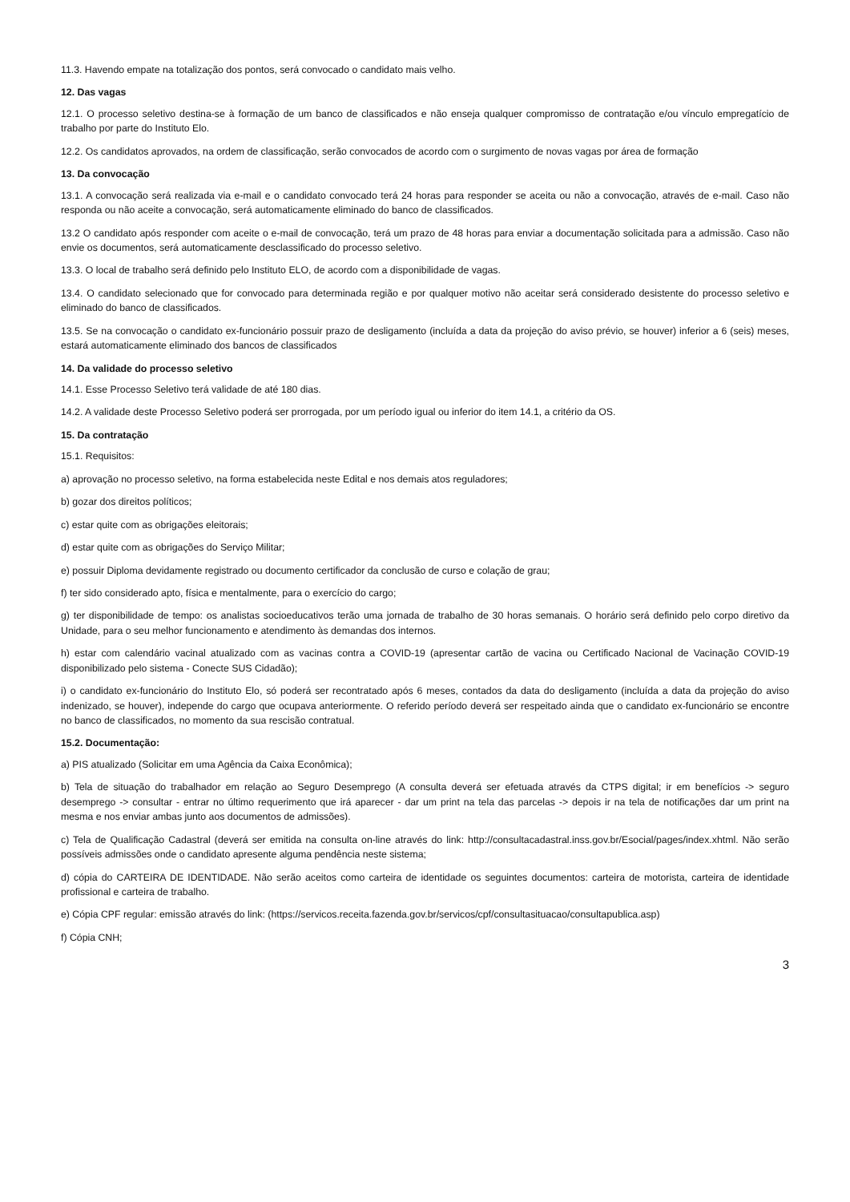11.3. Havendo empate na totalização dos pontos, será convocado o candidato mais velho.
12. Das vagas
12.1. O processo seletivo destina-se à formação de um banco de classificados e não enseja qualquer compromisso de contratação e/ou vínculo empregatício de trabalho por parte do Instituto Elo.
12.2. Os candidatos aprovados, na ordem de classificação, serão convocados de acordo com o surgimento de novas vagas por área de formação
13. Da convocação
13.1. A convocação será realizada via e-mail e o candidato convocado terá 24 horas para responder se aceita ou não a convocação, através de e-mail. Caso não responda ou não aceite a convocação, será automaticamente eliminado do banco de classificados.
13.2 O candidato após responder com aceite o e-mail de convocação, terá um prazo de 48 horas para enviar a documentação solicitada para a admissão. Caso não envie os documentos, será automaticamente desclassificado do processo seletivo.
13.3. O local de trabalho será definido pelo Instituto ELO, de acordo com a disponibilidade de vagas.
13.4. O candidato selecionado que for convocado para determinada região e por qualquer motivo não aceitar será considerado desistente do processo seletivo e eliminado do banco de classificados.
13.5. Se na convocação o candidato ex-funcionário possuir prazo de desligamento (incluída a data da projeção do aviso prévio, se houver) inferior a 6 (seis) meses, estará automaticamente eliminado dos bancos de classificados
14. Da validade do processo seletivo
14.1. Esse Processo Seletivo terá validade de até 180 dias.
14.2. A validade deste Processo Seletivo poderá ser prorrogada, por um período igual ou inferior do item 14.1, a critério da OS.
15. Da contratação
15.1. Requisitos:
a) aprovação no processo seletivo, na forma estabelecida neste Edital e nos demais atos reguladores;
b) gozar dos direitos políticos;
c) estar quite com as obrigações eleitorais;
d) estar quite com as obrigações do Serviço Militar;
e) possuir Diploma devidamente registrado ou documento certificador da conclusão de curso e colação de grau;
f) ter sido considerado apto, física e mentalmente, para o exercício do cargo;
g) ter disponibilidade de tempo: os analistas socioeducativos terão uma jornada de trabalho de 30 horas semanais. O horário será definido pelo corpo diretivo da Unidade, para o seu melhor funcionamento e atendimento às demandas dos internos.
h) estar com calendário vacinal atualizado com as vacinas contra a COVID-19 (apresentar cartão de vacina ou Certificado Nacional de Vacinação COVID-19 disponibilizado pelo sistema - Conecte SUS Cidadão);
i) o candidato ex-funcionário do Instituto Elo, só poderá ser recontratado após 6 meses, contados da data do desligamento (incluída a data da projeção do aviso indenizado, se houver), independe do cargo que ocupava anteriormente. O referido período deverá ser respeitado ainda que o candidato ex-funcionário se encontre no banco de classificados, no momento da sua rescisão contratual.
15.2. Documentação:
a) PIS atualizado (Solicitar em uma Agência da Caixa Econômica);
b) Tela de situação do trabalhador em relação ao Seguro Desemprego (A consulta deverá ser efetuada através da CTPS digital; ir em benefícios -> seguro desemprego -> consultar - entrar no último requerimento que irá aparecer - dar um print na tela das parcelas -> depois ir na tela de notificações dar um print na mesma e nos enviar ambas junto aos documentos de admissões).
c) Tela de Qualificação Cadastral (deverá ser emitida na consulta on-line através do link: http://consultacadastral.inss.gov.br/Esocial/pages/index.xhtml. Não serão possíveis admissões onde o candidato apresente alguma pendência neste sistema;
d) cópia do CARTEIRA DE IDENTIDADE. Não serão aceitos como carteira de identidade os seguintes documentos: carteira de motorista, carteira de identidade profissional e carteira de trabalho.
e) Cópia CPF regular: emissão através do link: (https://servicos.receita.fazenda.gov.br/servicos/cpf/consultasituacao/consultapublica.asp)
f) Cópia CNH;
3